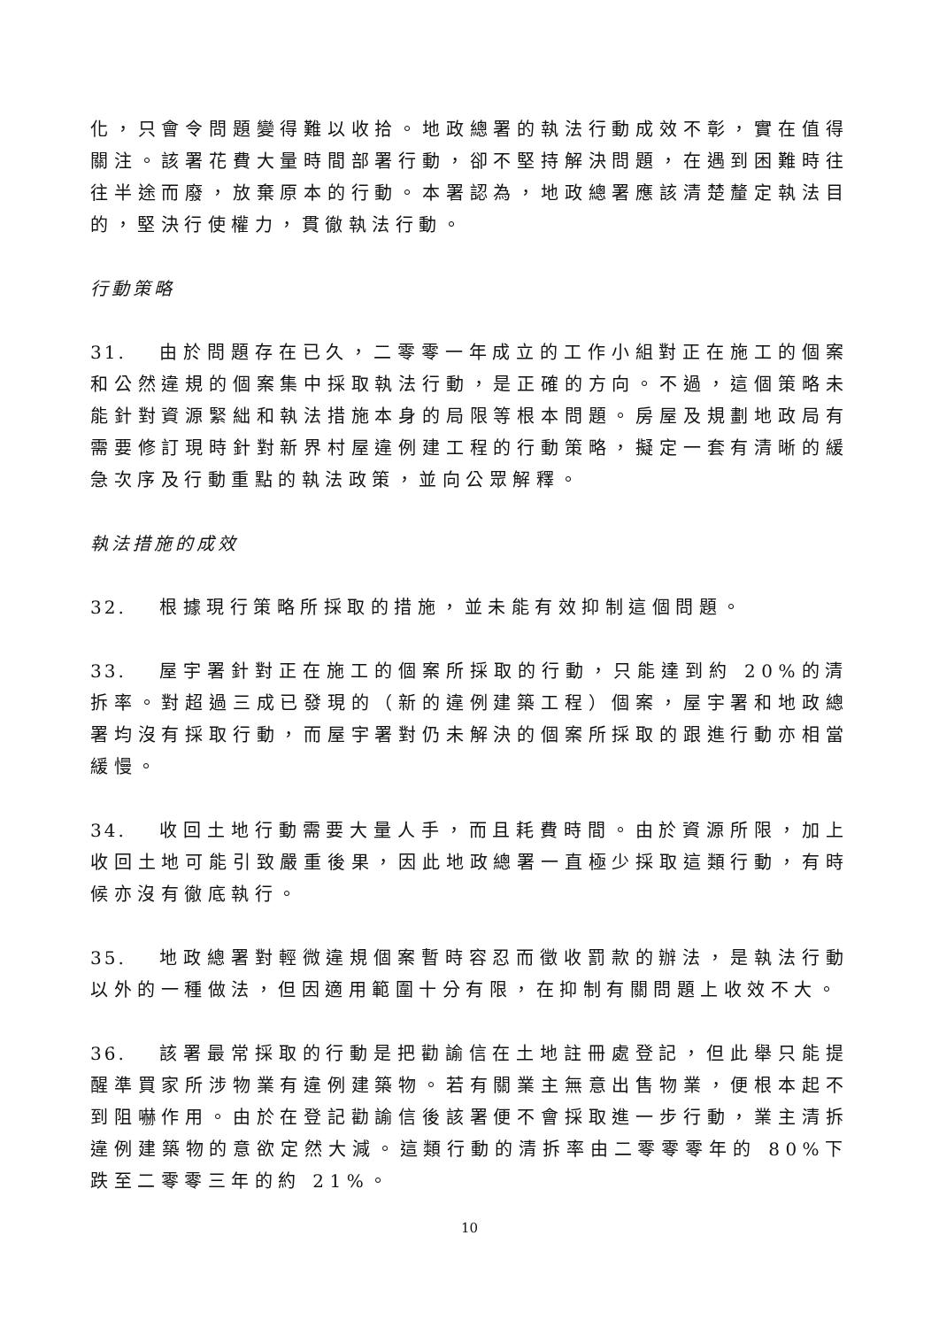化，只會令問題變得難以收拾。地政總署的執法行動成效不彰，實在值得關注。該署花費大量時間部署行動，卻不堅持解決問題，在遇到困難時往往半途而廢，放棄原本的行動。本署認為，地政總署應該清楚釐定執法目的，堅決行使權力，貫徹執法行動。
行動策略
31. 由於問題存在已久，二零零一年成立的工作小組對正在施工的個案和公然違規的個案集中採取執法行動，是正確的方向。不過，這個策略未能針對資源緊絀和執法措施本身的局限等根本問題。房屋及規劃地政局有需要修訂現時針對新界村屋違例建工程的行動策略，擬定一套有清晰的緩急次序及行動重點的執法政策，並向公眾解釋。
執法措施的成效
32. 根據現行策略所採取的措施，並未能有效抑制這個問題。
33. 屋宇署針對正在施工的個案所採取的行動，只能達到約 20%的清拆率。對超過三成已發現的（新的違例建築工程）個案，屋宇署和地政總署均沒有採取行動，而屋宇署對仍未解決的個案所採取的跟進行動亦相當緩慢。
34. 收回土地行動需要大量人手，而且耗費時間。由於資源所限，加上收回土地可能引致嚴重後果，因此地政總署一直極少採取這類行動，有時候亦沒有徹底執行。
35. 地政總署對輕微違規個案暫時容忍而徵收罰款的辦法，是執法行動以外的一種做法，但因適用範圍十分有限，在抑制有關問題上收效不大。
36. 該署最常採取的行動是把勸諭信在土地註冊處登記，但此舉只能提醒準買家所涉物業有違例建築物。若有關業主無意出售物業，便根本起不到阻嚇作用。由於在登記勸諭信後該署便不會採取進一步行動，業主清拆違例建築物的意欲定然大減。這類行動的清拆率由二零零零年的 80%下跌至二零零三年的約 21%。
10